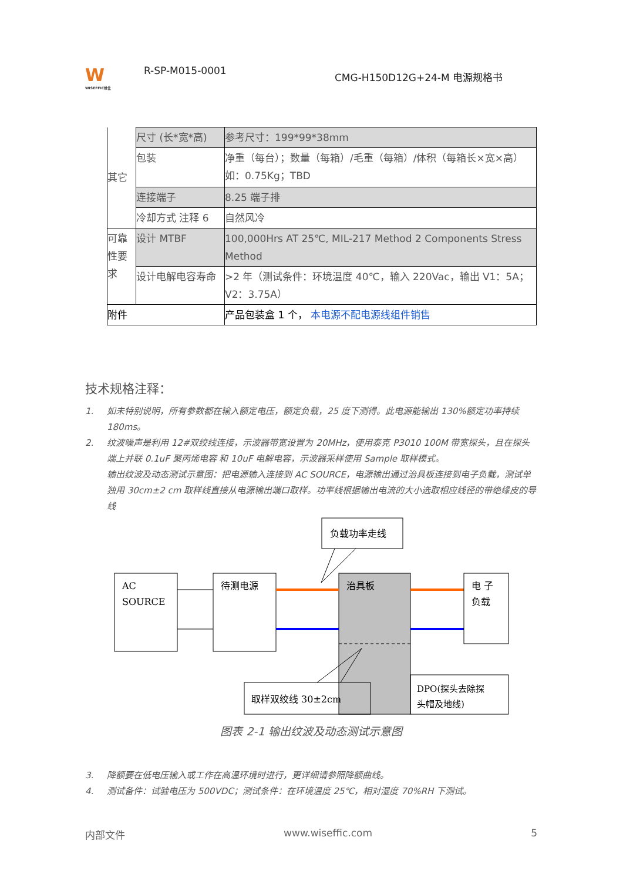W
WISEFFIC维仕
R-SP-M015-0001
CMG-H150D12G+24-M 电源规格书
| 其它 | 尺寸 (长*宽*高) | 参考尺寸：199*99*38mm |
| | 包装 | 净重（每台）；数量（每箱）/毛重（每箱）/体积（每箱长×宽×高）如：0.75Kg；TBD |
| | 连接端子 | 8.25 端子排 |
| | 冷却方式 注释 6 | 自然风冷 |
| 可靠性要求 | 设计 MTBF | 100,000Hrs AT 25℃, MIL-217 Method 2 Components Stress Method |
| | 设计电解电容寿命 | >2 年（测试条件：环境温度 40℃，输入 220Vac，输出 V1：5A；V2：3.75A） |
| 附件 | | 产品包装盒 1 个， 本电源不配电源线组件销售 |
技术规格注释：
1. 如未特别说明，所有参数都在输入额定电压，额定负载，25 度下测得。此电源能输出 130%额定功率持续 180ms。
2. 纹波噪声是利用 12#双绞线连接，示波器带宽设置为 20MHz，使用泰克 P3010 100M 带宽探头，且在探头端上并联 0.1uF 聚丙烯电容 和 10uF 电解电容，示波器采样使用 Sample 取样模式。
输出纹波及动态测试示意图：把电源输入连接到 AC SOURCE，电源输出通过治具板连接到电子负载，测试单独用 30cm±2 cm 取样线直接从电源输出端口取样。功率线根据输出电流的大小选取相应线径的带绝缘皮的导线
负载功率走线
AC
SOURCE
待测电源
治具板
电 子
负载
DPO(探头去除探
头帽及地线)
取样双绞线 30±2cm
图表 2-1 输出纹波及动态测试示意图
3. 降额要在低电压输入或工作在高温环境时进行，更详细请参照降额曲线。
4. 测试备件：试验电压为 500VDC；测试条件：在环境温度 25℃，相对湿度 70%RH 下测试。
内部文件 www.wiseffic.com 5